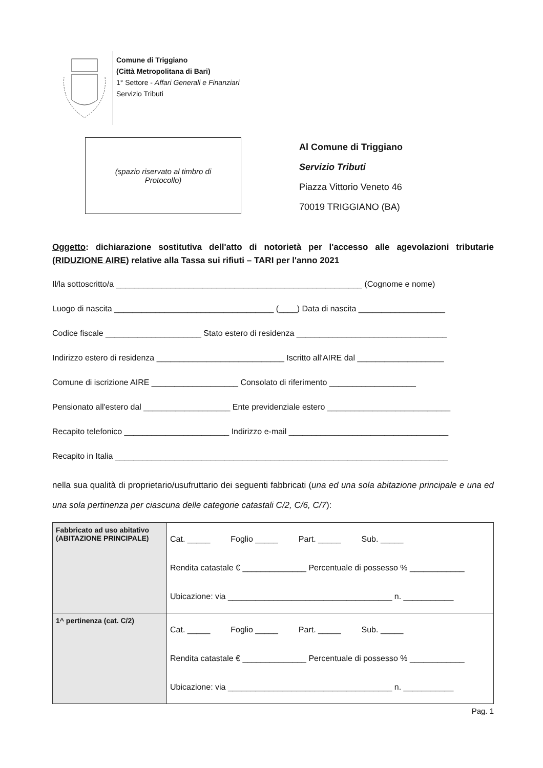Comune di Triggiano
(Città Metropolitana di Bari)
1° Settore - Affari Generali e Finanziari
Servizio Tributi
(spazio riservato al timbro di
Protocollo)
Al Comune di Triggiano
Servizio Tributi
Piazza Vittorio Veneto 46
70019 TRIGGIANO (BA)
Oggetto: dichiarazione sostitutiva dell'atto di notorietà per l'accesso alle agevolazioni tributarie (RIDUZIONE AIRE) relative alla Tassa sui rifiuti – TARI per l'anno 2021
Il/la sottoscritto/a ______________________________________________________ (Cognome e nome)
Luogo di nascita ___________________________________ (____) Data di nascita ___________________
Codice fiscale _____________________ Stato estero di residenza _________________________________
Indirizzo estero di residenza ____________________________ Iscritto all'AIRE dal ___________________
Comune di iscrizione AIRE ___________________ Consolato di riferimento ___________________
Pensionato all'estero dal ___________________ Ente previdenziale estero ___________________________
Recapito telefonico _______________________ Indirizzo e-mail ___________________________________
Recapito in Italia _________________________________________________________________________
nella sua qualità di proprietario/usufruttario dei seguenti fabbricati (una ed una sola abitazione principale e una ed una sola pertinenza per ciascuna delle categorie catastali C/2, C/6, C/7):
| Fabbricato ad uso abitativo (ABITAZIONE PRINCIPALE) | Cat. _____ Foglio _____ Part. _____ Sub. _____ Rendita catastale € ______________ Percentuale di possesso % ____________ Ubicazione: via ____________________________________ n. ___________ |
| 1^ pertinenza (cat. C/2) | Cat. _____ Foglio _____ Part. _____ Sub. _____ Rendita catastale € ______________ Percentuale di possesso % ____________ Ubicazione: via ____________________________________ n. ___________ |
Pag. 1